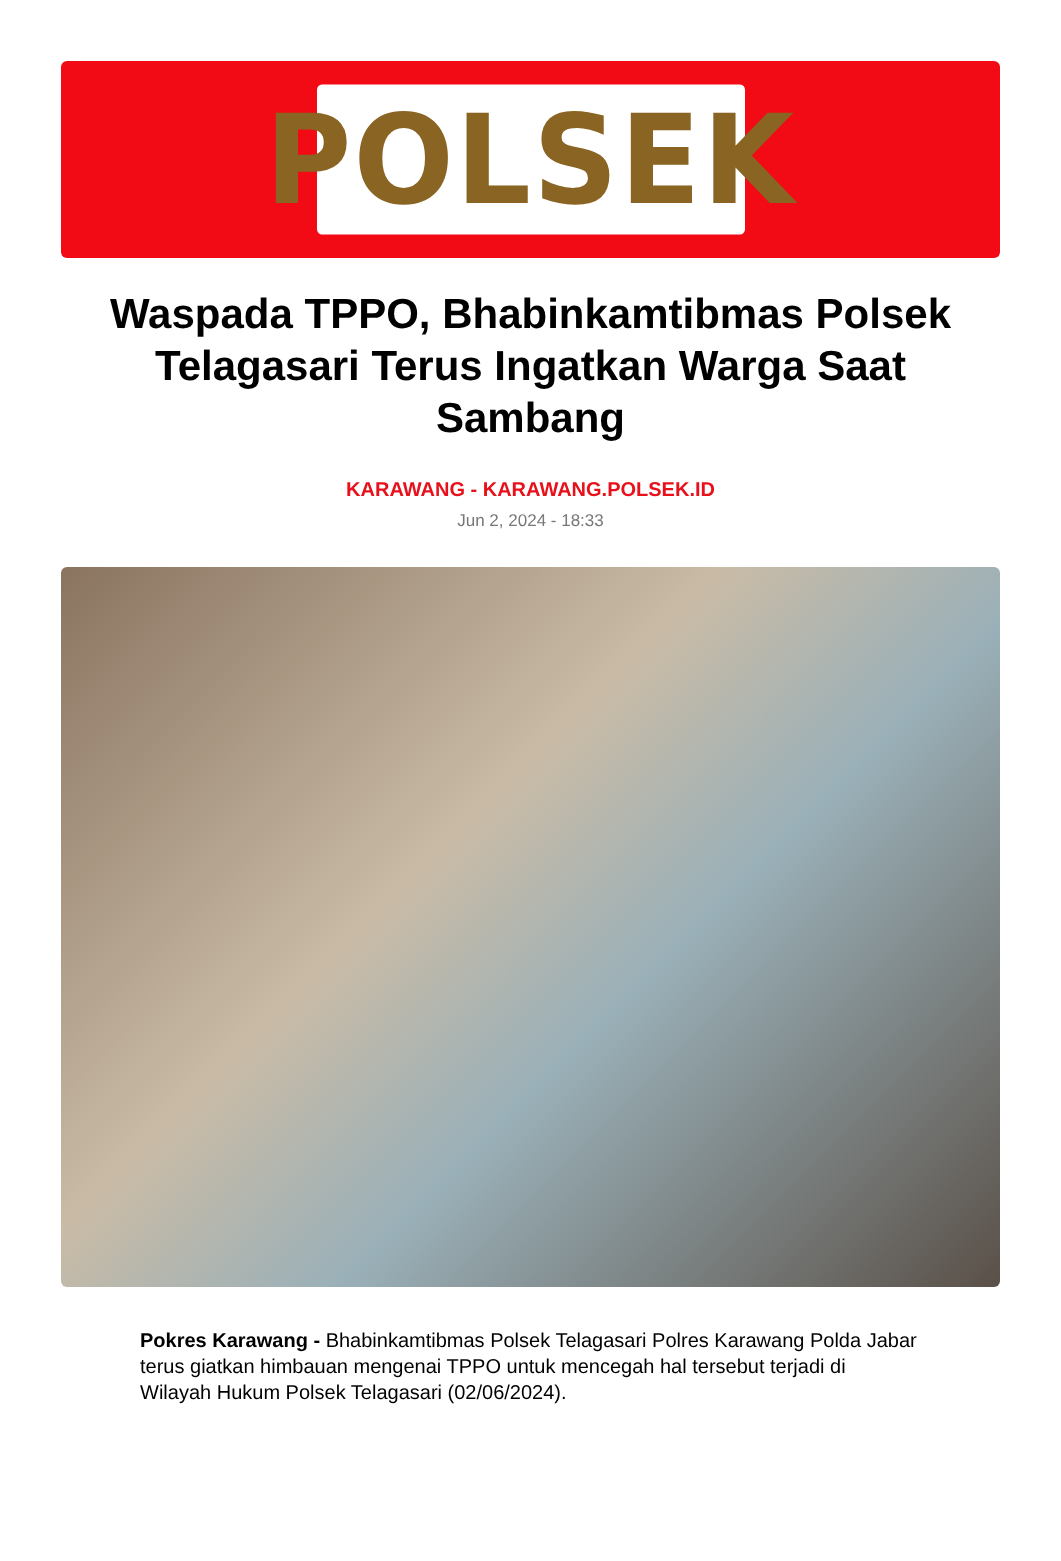POLSEK
Waspada TPPO, Bhabinkamtibmas Polsek Telagasari Terus Ingatkan Warga Saat Sambang
KARAWANG - KARAWANG.POLSEK.ID
Jun 2, 2024 - 18:33
Pokres Karawang - Bhabinkamtibmas Polsek Telagasari Polres Karawang Polda Jabar terus giatkan himbauan mengenai TPPO untuk mencegah hal tersebut terjadi di Wilayah Hukum Polsek Telagasari (02/06/2024).